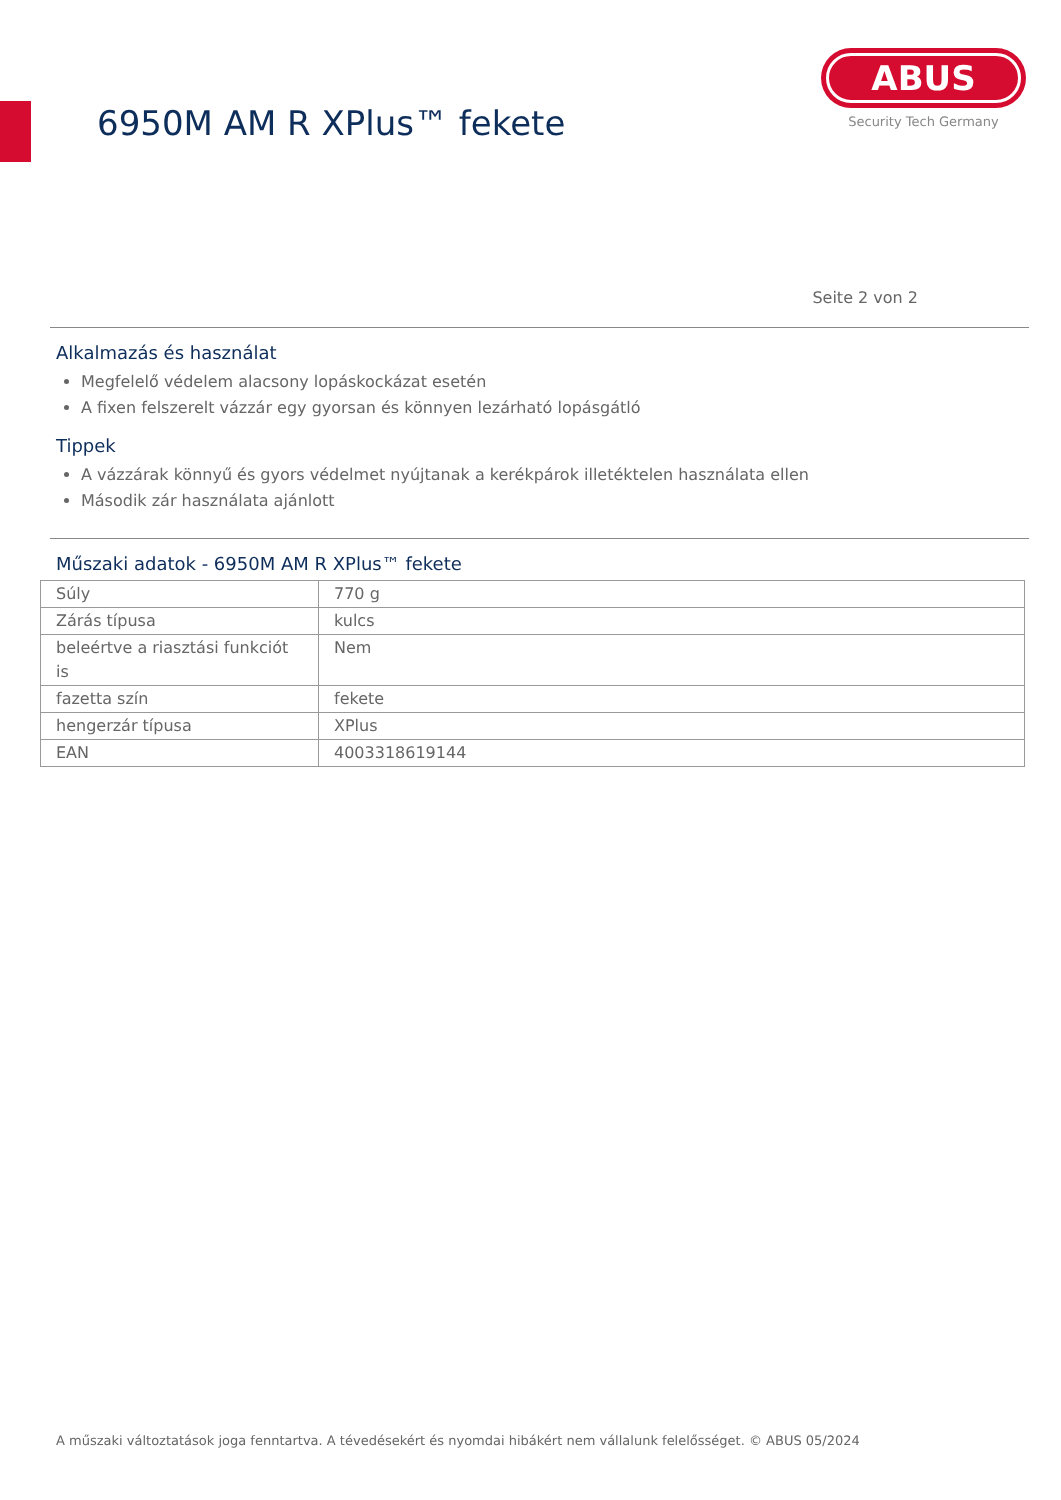6950M AM R XPlus™ fekete
ABUS
Security Tech Germany
Seite 2 von 2
Alkalmazás és használat
Megfelelő védelem alacsony lopáskockázat esetén
A fixen felszerelt vázzár egy gyorsan és könnyen lezárható lopásgátló
Tippek
A vázzárak könnyű és gyors védelmet nyújtanak a kerékpárok illetéktelen használata ellen
Második zár használata ajánlott
Műszaki adatok - 6950M AM R XPlus™ fekete
| Súly | 770 g |
| Zárás típusa | kulcs |
| beleértve a riasztási funkciót is | Nem |
| fazetta szín | fekete |
| hengerzár típusa | XPlus |
| EAN | 4003318619144 |
A műszaki változtatások joga fenntartva. A tévedésekért és nyomdai hibákért nem vállalunk felelősséget. © ABUS 05/2024